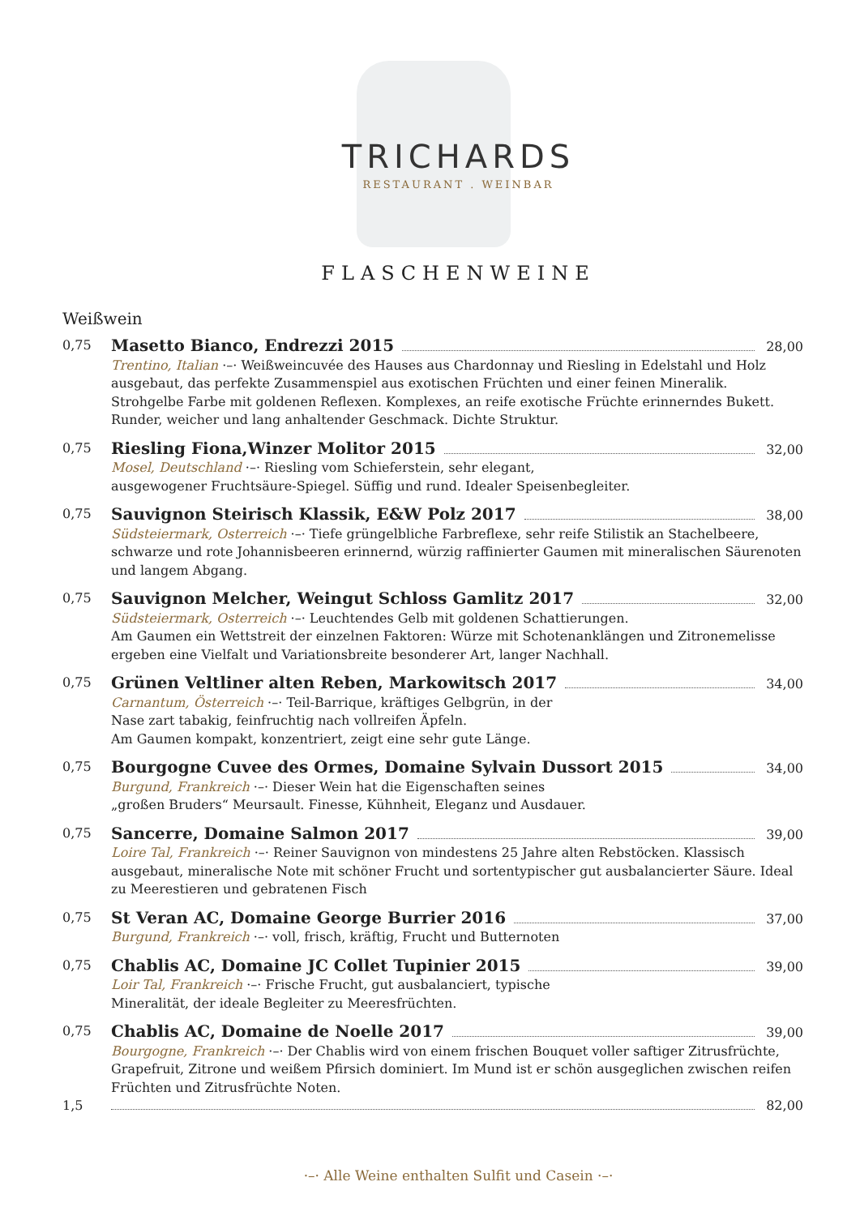TRICHARDS
RESTAURANT . WEINBAR
FLASCHENWEINE
Weißwein
0,75
Masetto Bianco, Endrezzi 2015 28,00
Trentino, Italian ·–· Weißweincuvée des Hauses aus Chardonnay und Riesling in Edelstahl und Holz ausgebaut, das perfekte Zusammenspiel aus exotischen Früchten und einer feinen Mineralik. Strohgelbe Farbe mit goldenen Reflexen. Komplexes, an reife exotische Früchte erinnerndes Bukett. Runder, weicher und lang anhaltender Geschmack. Dichte Struktur.
0,75
Riesling Fiona,Winzer Molitor 2015 32,00
Mosel, Deutschland ·–· Riesling vom Schieferstein, sehr elegant,
ausgewogener Fruchtsäure-Spiegel. Süffig und rund. Idealer Speisenbegleiter.
0,75
Sauvignon Steirisch Klassik, E&W Polz 2017 38,00
Südsteiermark, Osterreich ·–· Tiefe grüngelbliche Farbreflexe, sehr reife Stilistik an Stachelbeere, schwarze und rote Johannisbeeren erinnernd, würzig raffinierter Gaumen mit mineralischen Säurenoten und langem Abgang.
0,75
Sauvignon Melcher, Weingut Schloss Gamlitz 2017 32,00
Südsteiermark, Osterreich ·–· Leuchtendes Gelb mit goldenen Schattierungen.
Am Gaumen ein Wettstreit der einzelnen Faktoren: Würze mit Schotenanklängen und Zitronemelisse ergeben eine Vielfalt und Variationsbreite besonderer Art, langer Nachhall.
0,75
Grünen Veltliner alten Reben, Markowitsch 2017 34,00
Carnantum, Österreich ·–· Teil-Barrique, kräftiges Gelbgrün, in der
Nase zart tabakig, feinfruchtig nach vollreifen Äpfeln.
Am Gaumen kompakt, konzentriert, zeigt eine sehr gute Länge.
0,75
Bourgogne Cuvee des Ormes, Domaine Sylvain Dussort 2015 34,00
Burgund, Frankreich ·–· Dieser Wein hat die Eigenschaften seines
„großen Bruders“ Meursault. Finesse, Kühnheit, Eleganz und Ausdauer.
0,75
Sancerre, Domaine Salmon 2017 39,00
Loire Tal, Frankreich ·–· Reiner Sauvignon von mindestens 25 Jahre alten Rebstöcken. Klassisch ausgebaut, mineralische Note mit schöner Frucht und sortentypischer gut ausbalancierter Säure. Ideal zu Meerestieren und gebratenen Fisch
0,75
St Veran AC, Domaine George Burrier 2016 37,00
Burgund, Frankreich ·–· voll, frisch, kräftig, Frucht und Butternoten
0,75
Chablis AC, Domaine JC Collet Tupinier 2015 39,00
Loir Tal, Frankreich ·–· Frische Frucht, gut ausbalanciert, typische
Mineralität, der ideale Begleiter zu Meeresfrüchten.
0,75
Chablis AC, Domaine de Noelle 2017 39,00
Bourgogne, Frankreich ·–· Der Chablis wird von einem frischen Bouquet voller saftiger Zitrusfrüchte, Grapefruit, Zitrone und weißem Pfirsich dominiert. Im Mund ist er schön ausgeglichen zwischen reifen Früchten und Zitrusfrüchte Noten.
1,5 82,00
·–· Alle Weine enthalten Sulfit und Casein ·–·